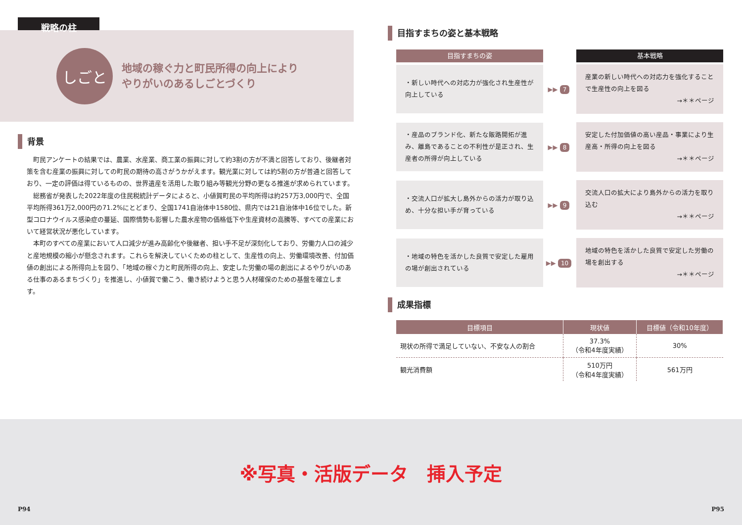戦略の柱
しごと
地域の稼ぐ力と町民所得の向上により
やりがいのあるしごとづくり
背景
町民アンケートの結果では、農業、水産業、商工業の振興に対して約3割の方が不満と回答しており、後継者対策を含む産業の振興に対しての町民の期待の高さがうかがえます。観光業に対しては約5割の方が普通と回答しており、一定の評価は得ているものの、世界遺産を活用した取り組み等観光分野の更なる推進が求められています。
総務省が発表した2022年度の住民税統計データによると、小値賀町民の平均所得は約257万3,000円で、全国平均所得361万2,000円の71.2%にとどまり、全国1741自治体中1580位、県内では21自治体中16位でした。新型コロナウイルス感染症の蔓延、国際情勢も影響した農水産物の価格低下や生産資材の高騰等、すべての産業において経営状況が悪化しています。
本町のすべての産業において人口減少が進み高齢化や後継者、担い手不足が深刻化しており、労働力人口の減少と産地規模の縮小が懸念されます。これらを解決していくための柱として、生産性の向上、労働環境改善、付加価値の創出による所得向上を図り、「地域の稼ぐ力と町民所得の向上、安定した労働の場の創出によるやりがいのある仕事のあるまちづくり」を推進し、小値賀で働こう、働き続けようと思う人材確保のための基盤を確立します。
目指すまちの姿と基本戦略
目指すまちの姿 基本戦略
・新しい時代への対応力が強化され生産性が向上している
▶▶ 7
産業の新しい時代への対応力を強化することで生産性の向上を図る
→＊＊ページ
・産品のブランド化、新たな販路開拓が進み、離島であることの不利性が是正され、生産者の所得が向上している
▶▶ 8
安定した付加価値の高い産品・事業により生産高・所得の向上を図る
→＊＊ページ
・交流人口が拡大し島外からの活力が取り込め、十分な担い手が育っている
▶▶ 9
交流人口の拡大により島外からの活力を取り込む
→＊＊ページ
・地域の特色を活かした良質で安定した雇用の場が創出されている
▶▶ 10
地域の特色を活かした良質で安定した労働の場を創出する
→＊＊ページ
成果指標
| 目標項目 | 現状値 | 目標値（令和10年度） |
| --- | --- | --- |
| 現状の所得で満足していない、不安な人の割合 | 37.3% （令和4年度実績） | 30% |
| 観光消費額 | 510万円 （令和4年度実績） | 561万円 |
※写真・活版データ　挿入予定
P94 P95